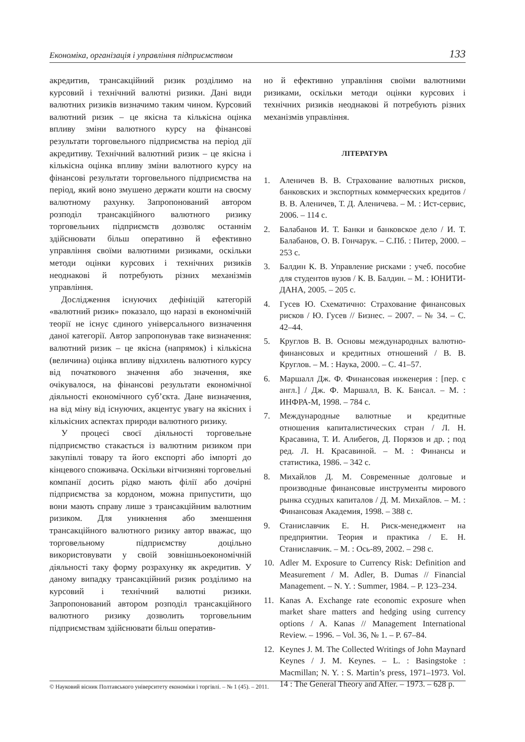Економіка, організація і управління підприємством 133
акредитив, трансакційний ризик розділимо на курсовий і технічний валютні ризики. Дані види валютних ризиків визначимо таким чином. Курсовий валютний ризик – це якісна та кількісна оцінка впливу зміни валютного курсу на фінансові результати торговельного підприємства на період дії акредитиву. Технічний валютний ризик – це якісна і кількісна оцінка впливу зміни валютного курсу на фінансові результати торговельного підприємства на період, який воно змушено держати кошти на своєму валютному рахунку. Запропонований автором розподіл трансакційного валютного ризику торговельних підприємств дозволяє останнім здійснювати більш оперативно й ефективно управління своїми валютними ризиками, оскільки методи оцінки курсових і технічних ризиків неоднакові й потребують різних механізмів управління.
Дослідження існуючих дефініцій категорій «валютний ризик» показало, що наразі в економічній теорії не існує єдиного універсального визначення даної категорії. Автор запропонував таке визначення: валютний ризик – це якісна (напрямок) і кількісна (величина) оцінка впливу відхилень валютного курсу від початкового значення або значення, яке очікувалося, на фінансові результати економічної діяльності економічного суб’єкта. Дане визначення, на від міну від існуючих, акцентує увагу на якісних і кількісних аспектах природи валютного ризику.
У процесі своєї діяльності торговельне підприємство стакається із валютним ризиком при закупівлі товару та його експорті або імпорті до кінцевого споживача. Оскільки вітчизняні торговельні компанії досить рідко мають філії або дочірні підприємства за кордоном, можна припустити, що вони мають справу лише з трансакційним валютним ризиком. Для уникнення або зменшення трансакційного валютного ризику автор вважає, що торговельному підприємству доцільно використовувати у своїй зовнішньоекономічній діяльності таку форму розрахунку як акредитив. У даному випадку трансакційний ризик розділимо на курсовий і технічний валютні ризики. Запропонований автором розподіл трансакційного валютного ризику дозволить торговельним підприємствам здійснювати більш оператив-
но й ефективно управління своїми валютними ризиками, оскільки методи оцінки курсових і технічних ризиків неоднакові й потребують різних механізмів управління.
ЛІТЕРАТУРА
1. Аленичев В. В. Страхование валютных рисков, банковских и экспортных коммерческих кредитов / В. В. Аленичев, Т. Д. Аленичева. – М. : Ист-сервис, 2006. – 114 с.
2. Балабанов И. Т. Банки и банковское дело / И. Т. Балабанов, О. В. Гончарук. – С.Пб. : Питер, 2000. – 253 с.
3. Балдин К. В. Управление рисками : учеб. пособие для студентов вузов / К. В. Балдин. – М. : ЮНИТИ-ДАНА, 2005. – 205 с.
4. Гусев Ю. Схематично: Страхование финансовых рисков / Ю. Гусев // Бизнес. – 2007. – № 34. – С. 42–44.
5. Круглов В. В. Основы международных валютно-финансовых и кредитных отношений / В. В. Круглов. – М. : Наука, 2000. – С. 41–57.
6. Маршалл Дж. Ф. Финансовая инженерия : [пер. с англ.] / Дж. Ф. Маршалл, В. К. Бансал. – М. : ИНФРА-М, 1998. – 784 с.
7. Международные валютные и кредитные отношения капиталистических стран / Л. Н. Красавина, Т. И. Алибегов, Д. Порязов и др. ; под ред. Л. Н. Красавиной. – М. : Финансы и статистика, 1986. – 342 с.
8. Михайлов Д. М. Современные долговые и производные финансовые инструменты мирового рынка ссудных капиталов / Д. М. Михайлов. – М. : Финансовая Академия, 1998. – 388 с.
9. Станиславчик Е. Н. Риск-менеджмент на предприятии. Теория и практика / Е. Н. Станиславчик. – М. : Ось-89, 2002. – 298 с.
10. Adler M. Exposure to Currency Risk: Definition and Measurement / M. Adler, B. Dumas // Financial Management. – N. Y. : Summer, 1984. – P. 123–234.
11. Kanas A. Exchange rate economic exposure when market share matters and hedging using currency options / A. Kanas // Management International Review. – 1996. – Vol. 36, № 1. – P. 67–84.
12. Keynes J. M. The Collected Writings of John Maynard Keynes / J. M. Keynes. – L. : Basingstoke : Macmillan; N. Y. : S. Martin’s press, 1971–1973. Vol. 14 : The General Theory and After. – 1973. – 628 p.
© Науковий вісник Полтавського університету економіки і торгівлі. – № 1 (45). – 2011.